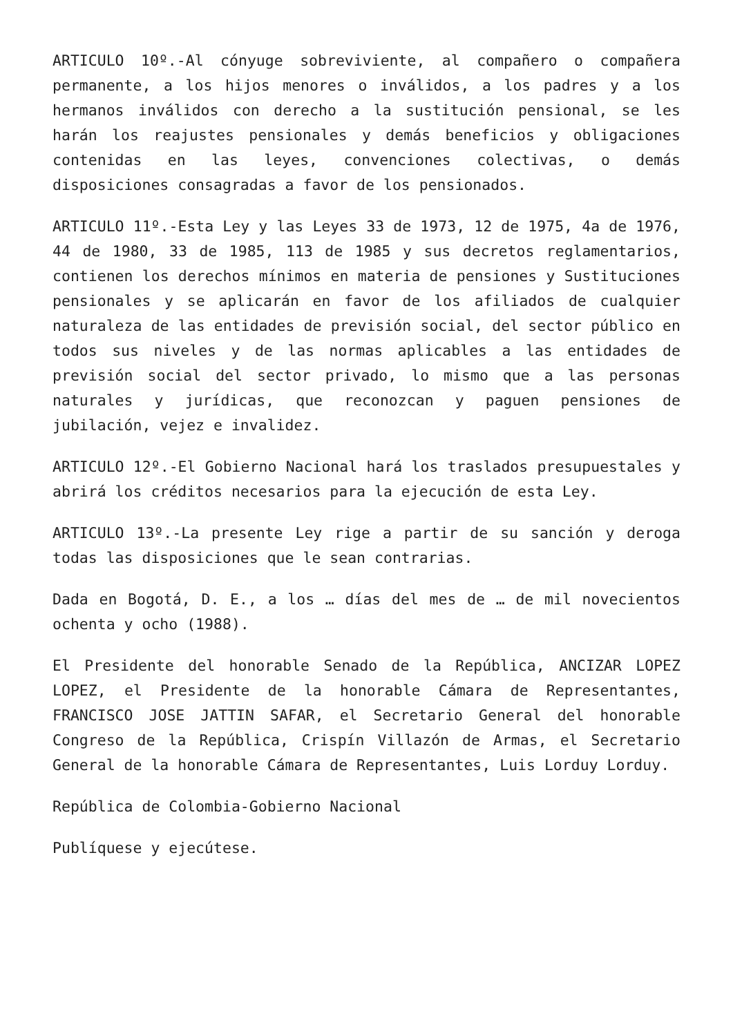ARTICULO 10º.-Al cónyuge sobreviviente, al compañero o compañera permanente, a los hijos menores o inválidos, a los padres y a los hermanos inválidos con derecho a la sustitución pensional, se les harán los reajustes pensionales y demás beneficios y obligaciones contenidas en las leyes, convenciones colectivas, o demás disposiciones consagradas a favor de los pensionados.
ARTICULO 11º.-Esta Ley y las Leyes 33 de 1973, 12 de 1975, 4a de 1976, 44 de 1980, 33 de 1985, 113 de 1985 y sus decretos reglamentarios, contienen los derechos mínimos en materia de pensiones y Sustituciones pensionales y se aplicarán en favor de los afiliados de cualquier naturaleza de las entidades de previsión social, del sector público en todos sus niveles y de las normas aplicables a las entidades de previsión social del sector privado, lo mismo que a las personas naturales y jurídicas, que reconozcan y paguen pensiones de jubilación, vejez e invalidez.
ARTICULO 12º.-El Gobierno Nacional hará los traslados presupuestales y abrirá los créditos necesarios para la ejecución de esta Ley.
ARTICULO 13º.-La presente Ley rige a partir de su sanción y deroga todas las disposiciones que le sean contrarias.
Dada en Bogotá, D. E., a los … días del mes de … de mil novecientos ochenta y ocho (1988).
El Presidente del honorable Senado de la República, ANCIZAR LOPEZ LOPEZ, el Presidente de la honorable Cámara de Representantes, FRANCISCO JOSE JATTIN SAFAR, el Secretario General del honorable Congreso de la República, Crispín Villazón de Armas, el Secretario General de la honorable Cámara de Representantes, Luis Lorduy Lorduy.
República de Colombia-Gobierno Nacional
Publíquese y ejecútese.